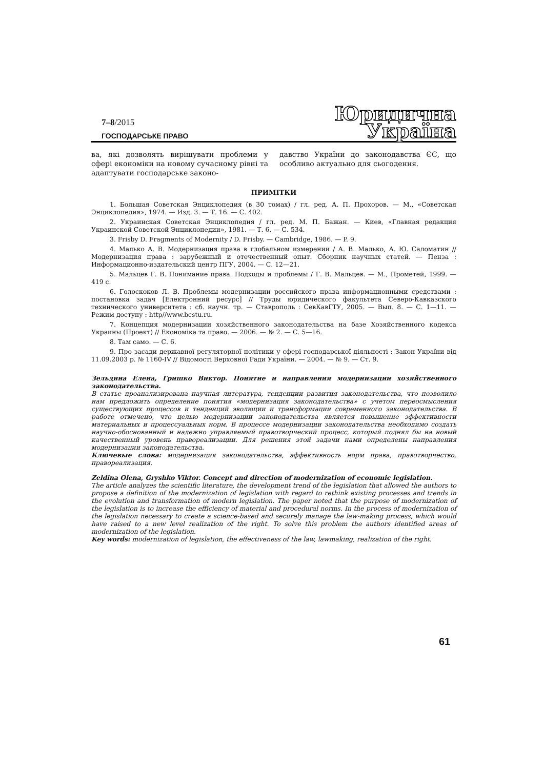7–8/2015
ГОСПОДАРСЬКЕ ПРАВО
Юридична
Україна
ва, які дозволять вирішувати проблеми у сфері економіки на новому сучасному рівні та адаптувати господарське законо-
давство України до законодавства ЄС, що особливо актуально для сьогодення.
ПРИМІТКИ
1. Большая Советская Энциклопедия (в 30 томах) / гл. ред. А. П. Прохоров. — М., «Советская Энциклопедия», 1974. — Изд. 3. — Т. 16. — С. 402.
2. Украинская Советская Энциклопедия / гл. ред. М. П. Бажан. — Киев, «Главная редакция Украинской Советской Энциклопедии», 1981. — Т. 6. — С. 534.
3. Frisby D. Fragments of Modernity / D. Frisby. — Cambridge, 1986. — P. 9.
4. Малько А. В. Модернизация права в глобальном измерении / А. В. Малько, А. Ю. Саломатин // Модернизация права : зарубежный и отечественный опыт. Сборник научных статей. — Пенза : Информационно-издательский центр ПГУ, 2004. — С. 12—21.
5. Мальцев Г. В. Понимание права. Подходы и проблемы / Г. В. Мальцев. — М., Прометей, 1999. — 419 с.
6. Голоскоков Л. В. Проблемы модернизации российского права информационными средствами : постановка задач [Електронний ресурс] // Труды юридического факультета Северо-Кавказского технического университета : сб. научн. тр. — Ставрополь : СевКавГТУ, 2005. — Вып. 8. — С. 1—11. — Режим доступу : http//www.bcstu.ru.
7. Концепция модернизации хозяйственного законодательства на базе Хозяйственного кодекса Украины (Проект) // Економіка та право. — 2006. — № 2. — С. 5—16.
8. Там само. — С. 6.
9. Про засади державної регуляторної політики у сфері господарської діяльності : Закон України від 11.09.2003 р. № 1160-IV // Відомості Верховної Ради України. — 2004. — № 9. — Ст. 9.
Зельдина Елена, Гришко Виктор. Понятие и направления модернизации хозяйственного законодательства.
В статье проанализирована научная литература, тенденции развития законодательства, что позволило нам предложить определение понятия «модернизация законодательства» с учетом переосмысления существующих процессов и тенденций эволюции и трансформации современного законодательства. В работе отмечено, что целью модернизации законодательства является повышение эффективности материальных и процессуальных норм. В процессе модернизации законодательства необходимо создать научно-обоснованный и надежно управляемый правотворческий процесс, который поднял бы на новый качественный уровень правореализации. Для решения этой задачи нами определены направления модернизации законодательства.
Ключевые слова: модернизация законодательства, эффективность норм права, правотворчество, правореализация.
Zeldina Olena, Gryshko Viktor. Concept and direction of modernization of economic legislation.
The article analyzes the scientific literature, the development trend of the legislation that allowed the authors to propose a definition of the modernization of legislation with regard to rethink existing processes and trends in the evolution and transformation of modern legislation. The paper noted that the purpose of modernization of the legislation is to increase the efficiency of material and procedural norms. In the process of modernization of the legislation necessary to create a science-based and securely manage the law-making process, which would have raised to a new level realization of the right. To solve this problem the authors identified areas of modernization of the legislation.
Key words: modernization of legislation, the effectiveness of the law, lawmaking, realization of the right.
61